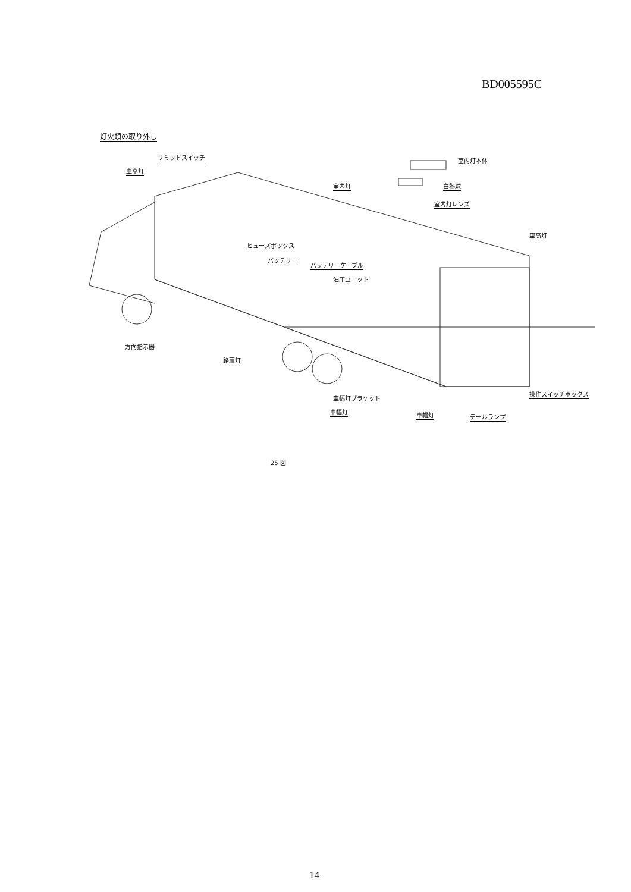BD005595C
灯火類の取り外し
リミットスイッチ
車高灯
室内灯本体
白熱球
室内灯
室内灯レンズ
車高灯
ヒューズボックス
バッテリー
バッテリーケーブル
油圧ユニット
方向指示器
路肩灯
車幅灯ブラケット
車幅灯 車幅灯 テールランプ
操作スイッチボックス
25 図
14